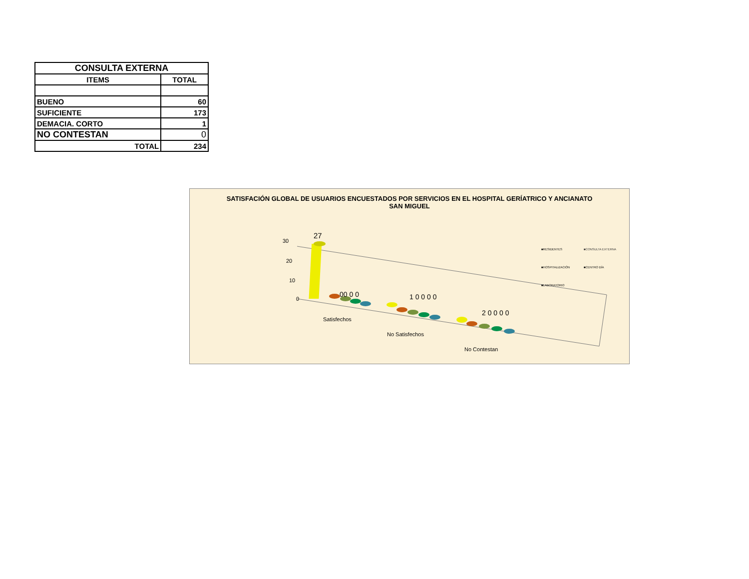| CONSULTA EXTERNA | |
| --- | --- |
| ITEMS | TOTAL |
| BUENO | 60 |
| SUFICIENTE | 173 |
| DEMACIA. CORTO | 1 |
| NO CONTESTAN | 0 |
| TOTAL | 234 |
SATISFACIÓN GLOBAL DE USUARIOS ENCUESTADOS POR SERVICIOS EN EL HOSPITAL GERÍATRICO Y ANCIANATO SAN MIGUEL
30
20
10
0
27
00 0 0 1 0 0 0 0
2 0 0 0 0
Satisfechos
No Satisfechos
No Contestan
■RESIDENTES ■CONSULTA EXTERNA ■HOSPITALIZACIÓN ■CENTRO DÍA ■LABORATORIO